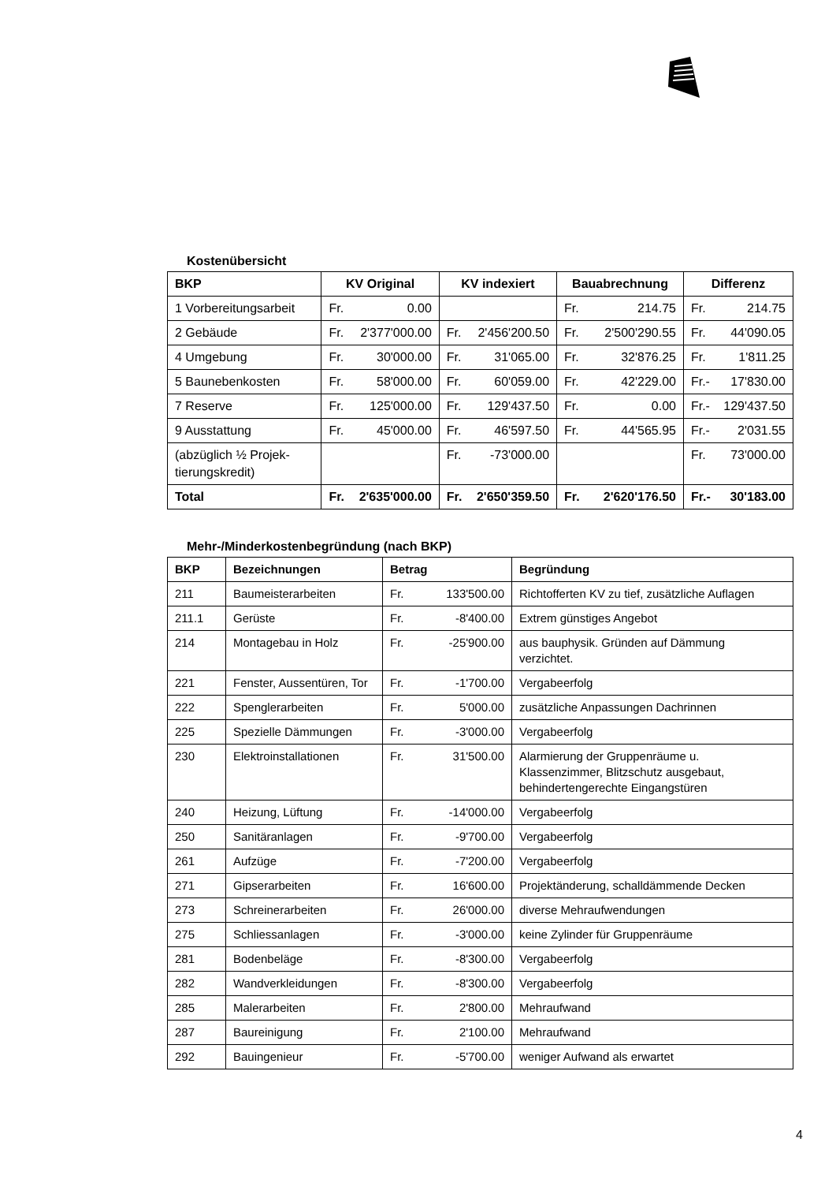Kostenübersicht
| BKP | KV Original | KV indexiert | Bauabrechnung | Differenz |
| --- | --- | --- | --- | --- |
| 1 Vorbereitungsarbeit | Fr. 0.00 | | Fr. 214.75 | Fr. 214.75 |
| 2 Gebäude | Fr. 2'377'000.00 | Fr. 2'456'200.50 | Fr. 2'500'290.55 | Fr. 44'090.05 |
| 4 Umgebung | Fr. 30'000.00 | Fr. 31'065.00 | Fr. 32'876.25 | Fr. 1'811.25 |
| 5 Baunebenkosten | Fr. 58'000.00 | Fr. 60'059.00 | Fr. 42'229.00 | Fr.- 17'830.00 |
| 7 Reserve | Fr. 125'000.00 | Fr. 129'437.50 | Fr. 0.00 | Fr.- 129'437.50 |
| 9 Ausstattung | Fr. 45'000.00 | Fr. 46'597.50 | Fr. 44'565.95 | Fr.- 2'031.55 |
| (abzüglich ½ Projek- tierungskredit) | | Fr. -73'000.00 | | Fr. 73'000.00 |
| Total | Fr. 2'635'000.00 | Fr. 2'650'359.50 | Fr. 2'620'176.50 | Fr.- 30'183.00 |
Mehr-/Minderkostenbegründung (nach BKP)
| BKP | Bezeichnungen | Betrag | Begründung |
| --- | --- | --- | --- |
| 211 | Baumeisterarbeiten | Fr. 133'500.00 | Richtofferten KV zu tief, zusätzliche Auflagen |
| 211.1 | Gerüste | Fr. -8'400.00 | Extrem günstiges Angebot |
| 214 | Montagebau in Holz | Fr. -25'900.00 | aus bauphysik. Gründen auf Dämmung verzichtet. |
| 221 | Fenster, Aussentüren, Tor | Fr. -1'700.00 | Vergabeerfolg |
| 222 | Spenglerarbeiten | Fr. 5'000.00 | zusätzliche Anpassungen Dachrinnen |
| 225 | Spezielle Dämmungen | Fr. -3'000.00 | Vergabeerfolg |
| 230 | Elektroinstallationen | Fr. 31'500.00 | Alarmierung der Gruppenräume u. Klassenzimmer, Blitzschutz ausgebaut, behindertengerechte Eingangstüren |
| 240 | Heizung, Lüftung | Fr. -14'000.00 | Vergabeerfolg |
| 250 | Sanitäranlagen | Fr. -9'700.00 | Vergabeerfolg |
| 261 | Aufzüge | Fr. -7'200.00 | Vergabeerfolg |
| 271 | Gipserarbeiten | Fr. 16'600.00 | Projektänderung, schalldämmende Decken |
| 273 | Schreinerarbeiten | Fr. 26'000.00 | diverse Mehraufwendungen |
| 275 | Schliessanlagen | Fr. -3'000.00 | keine Zylinder für Gruppenräume |
| 281 | Bodenbeläge | Fr. -8'300.00 | Vergabeerfolg |
| 282 | Wandverkleidungen | Fr. -8'300.00 | Vergabeerfolg |
| 285 | Malerarbeiten | Fr. 2'800.00 | Mehraufwand |
| 287 | Baureinigung | Fr. 2'100.00 | Mehraufwand |
| 292 | Bauingenieur | Fr. -5'700.00 | weniger Aufwand als erwartet |
4